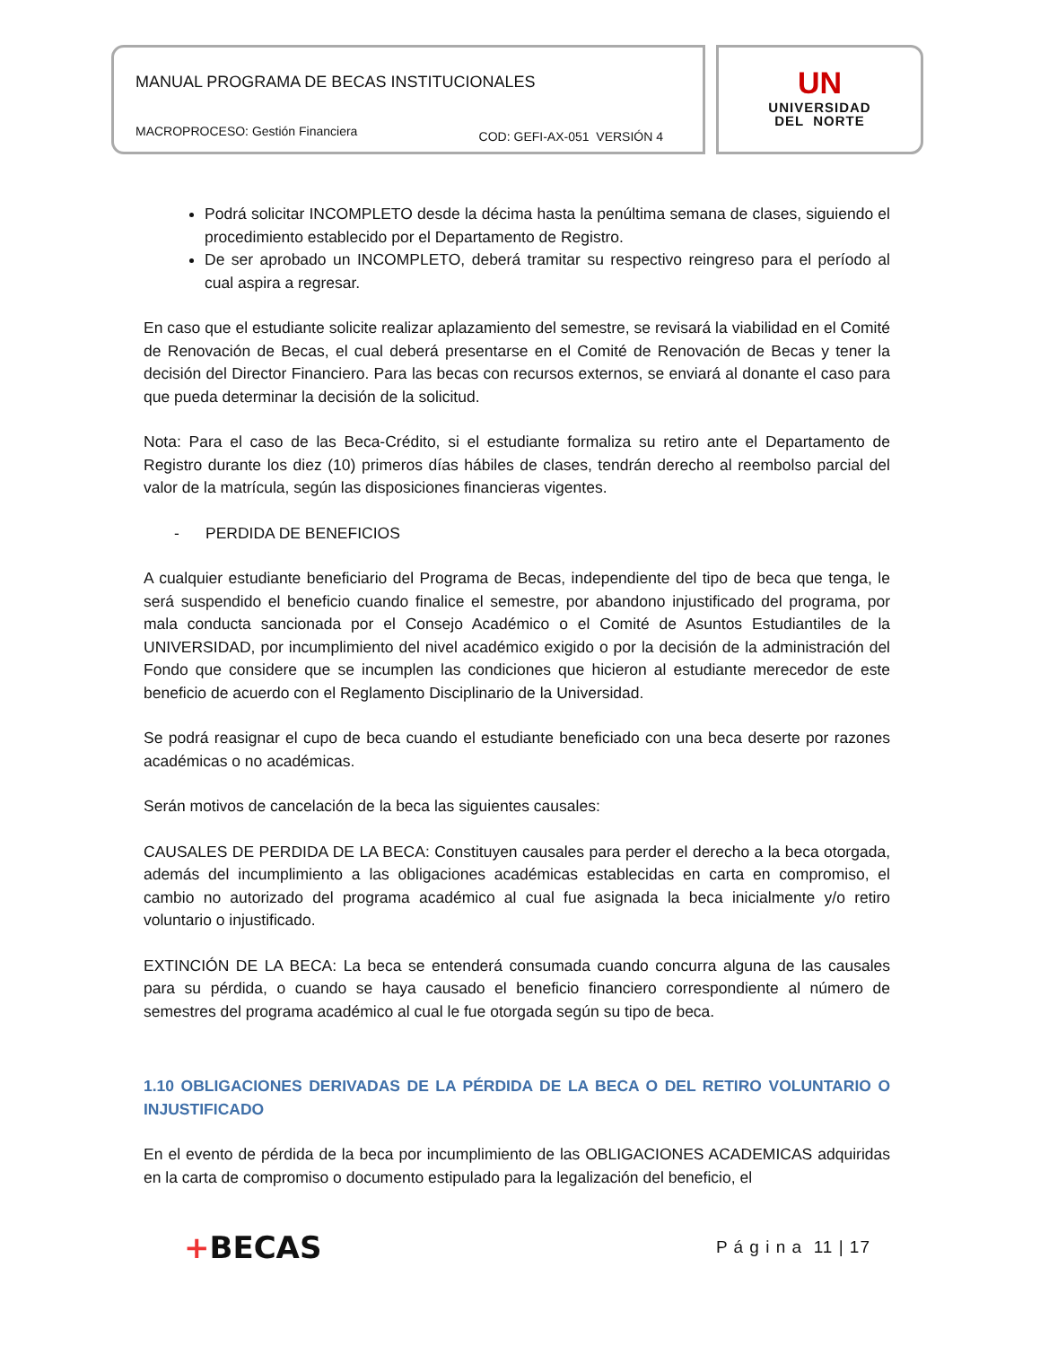MANUAL PROGRAMA DE BECAS INSTITUCIONALES
MACROPROCESO: Gestión Financiera COD: GEFI-AX-051 VERSIÓN 4
UN
UNIVERSIDAD
DEL NORTE
Podrá solicitar INCOMPLETO desde la décima hasta la penúltima semana de clases, siguiendo el procedimiento establecido por el Departamento de Registro.
De ser aprobado un INCOMPLETO, deberá tramitar su respectivo reingreso para el período al cual aspira a regresar.
En caso que el estudiante solicite realizar aplazamiento del semestre, se revisará la viabilidad en el Comité de Renovación de Becas, el cual deberá presentarse en el Comité de Renovación de Becas y tener la decisión del Director Financiero. Para las becas con recursos externos, se enviará al donante el caso para que pueda determinar la decisión de la solicitud.
Nota: Para el caso de las Beca-Crédito, si el estudiante formaliza su retiro ante el Departamento de Registro durante los diez (10) primeros días hábiles de clases, tendrán derecho al reembolso parcial del valor de la matrícula, según las disposiciones financieras vigentes.
- PERDIDA DE BENEFICIOS
A cualquier estudiante beneficiario del Programa de Becas, independiente del tipo de beca que tenga, le será suspendido el beneficio cuando finalice el semestre, por abandono injustificado del programa, por mala conducta sancionada por el Consejo Académico o el Comité de Asuntos Estudiantiles de la UNIVERSIDAD, por incumplimiento del nivel académico exigido o por la decisión de la administración del Fondo que considere que se incumplen las condiciones que hicieron al estudiante merecedor de este beneficio de acuerdo con el Reglamento Disciplinario de la Universidad.
Se podrá reasignar el cupo de beca cuando el estudiante beneficiado con una beca deserte por razones académicas o no académicas.
Serán motivos de cancelación de la beca las siguientes causales:
CAUSALES DE PERDIDA DE LA BECA: Constituyen causales para perder el derecho a la beca otorgada, además del incumplimiento a las obligaciones académicas establecidas en carta en compromiso, el cambio no autorizado del programa académico al cual fue asignada la beca inicialmente y/o retiro voluntario o injustificado.
EXTINCIÓN DE LA BECA: La beca se entenderá consumada cuando concurra alguna de las causales para su pérdida, o cuando se haya causado el beneficio financiero correspondiente al número de semestres del programa académico al cual le fue otorgada según su tipo de beca.
1.10 OBLIGACIONES DERIVADAS DE LA PÉRDIDA DE LA BECA O DEL RETIRO VOLUNTARIO O INJUSTIFICADO
En el evento de pérdida de la beca por incumplimiento de las OBLIGACIONES ACADEMICAS adquiridas en la carta de compromiso o documento estipulado para la legalización del beneficio, el
+BECAS P á g i n a 11 | 17